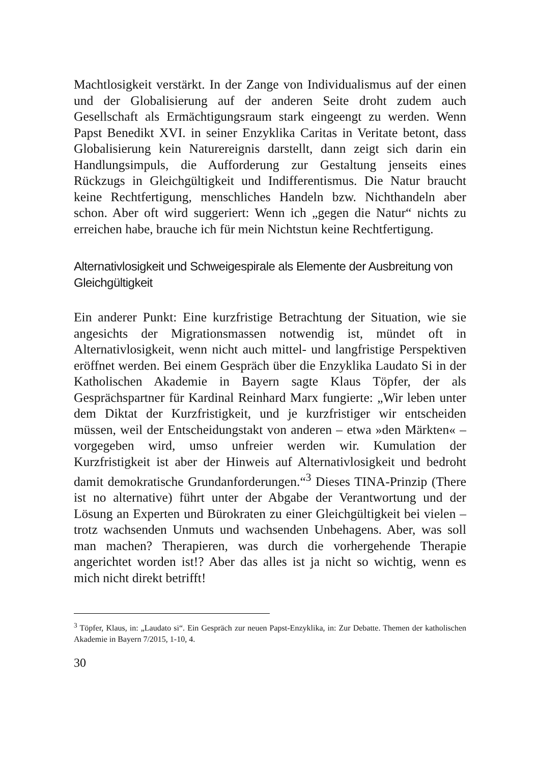Machtlosigkeit verstärkt. In der Zange von Individualismus auf der einen und der Globalisierung auf der anderen Seite droht zudem auch Gesellschaft als Ermächtigungsraum stark eingeengt zu werden. Wenn Papst Benedikt XVI. in seiner Enzyklika Caritas in Veritate betont, dass Globalisierung kein Naturereignis darstellt, dann zeigt sich darin ein Handlungsimpuls, die Aufforderung zur Gestaltung jenseits eines Rückzugs in Gleichgültigkeit und Indifferentismus. Die Natur braucht keine Rechtfertigung, menschliches Handeln bzw. Nichthandeln aber schon. Aber oft wird suggeriert: Wenn ich „gegen die Natur“ nichts zu erreichen habe, brauche ich für mein Nichtstun keine Rechtfertigung.
Alternativlosigkeit und Schweigespirale als Elemente der Ausbreitung von Gleichgültigkeit
Ein anderer Punkt: Eine kurzfristige Betrachtung der Situation, wie sie angesichts der Migrationsmassen notwendig ist, mündet oft in Alternativlosigkeit, wenn nicht auch mittel- und langfristige Perspektiven eröffnet werden. Bei einem Gespräch über die Enzyklika Laudato Si in der Katholischen Akademie in Bayern sagte Klaus Töpfer, der als Gesprächspartner für Kardinal Reinhard Marx fungierte: „Wir leben unter dem Diktat der Kurzfristigkeit, und je kurzfristiger wir entscheiden müssen, weil der Entscheidungstakt von anderen – etwa »den Märkten« – vorgegeben wird, umso unfreier werden wir. Kumulation der Kurzfristigkeit ist aber der Hinweis auf Alternativlosigkeit und bedroht damit demokratische Grundanforderungen.“<sup>3</sup> Dieses TINA-Prinzip (There ist no alternative) führt unter der Abgabe der Verantwortung und der Lösung an Experten und Bürokraten zu einer Gleichgültigkeit bei vielen – trotz wachsenden Unmuts und wachsenden Unbehagens. Aber, was soll man machen? Therapieren, was durch die vorhergehende Therapie angerichtet worden ist!? Aber das alles ist ja nicht so wichtig, wenn es mich nicht direkt betrifft!
<sup>3</sup> Töpfer, Klaus, in: „Laudato si“. Ein Gespräch zur neuen Papst-Enzyklika, in: Zur Debatte. Themen der katholischen Akademie in Bayern 7/2015, 1-10, 4.
30